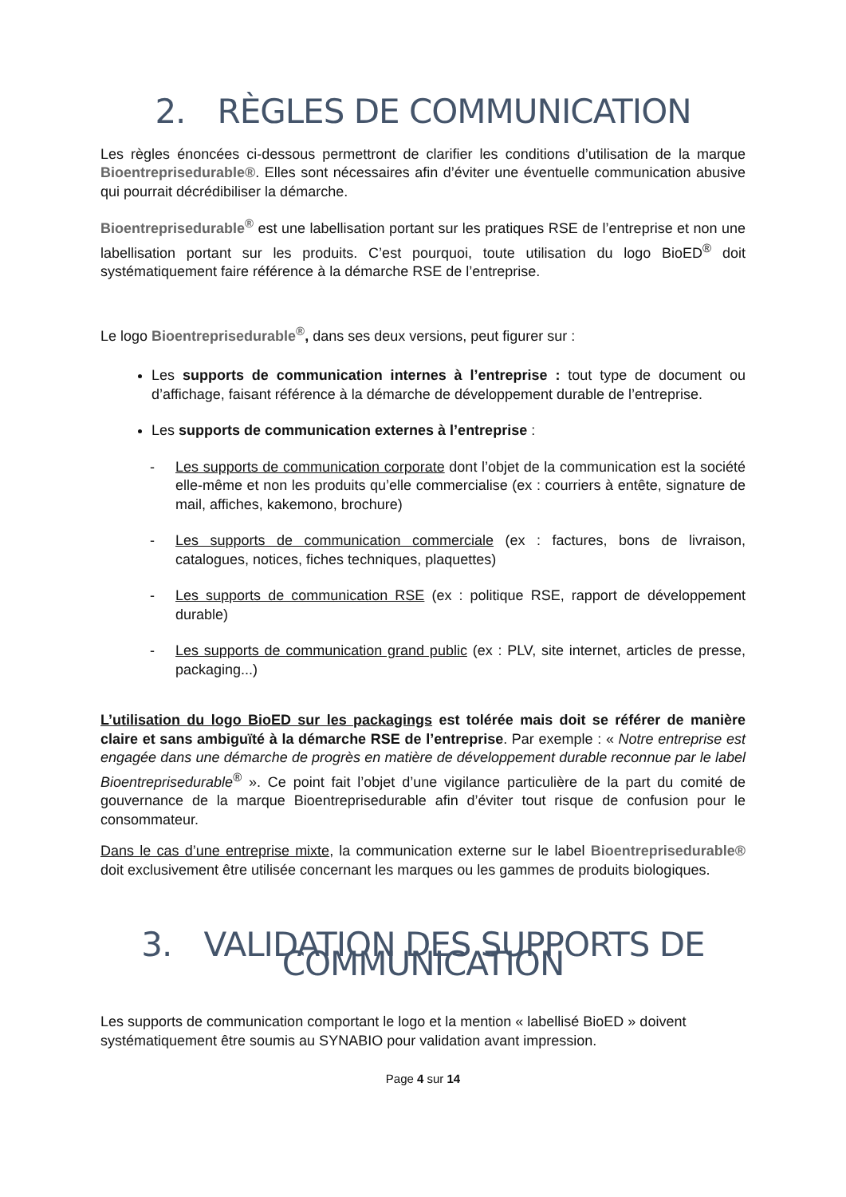2. RÈGLES DE COMMUNICATION
Les règles énoncées ci-dessous permettront de clarifier les conditions d’utilisation de la marque Bioentreprisedurable®. Elles sont nécessaires afin d’éviter une éventuelle communication abusive qui pourrait décrédibiliser la démarche.
Bioentreprisedurable<sup>®</sup> est une labellisation portant sur les pratiques RSE de l’entreprise et non une labellisation portant sur les produits. C’est pourquoi, toute utilisation du logo BioED<sup>®</sup> doit systématiquement faire référence à la démarche RSE de l’entreprise.
Le logo Bioentreprisedurable<sup>®</sup>, dans ses deux versions, peut figurer sur :
Les supports de communication internes à l’entreprise : tout type de document ou d’affichage, faisant référence à la démarche de développement durable de l’entreprise.
Les supports de communication externes à l’entreprise :
- Les supports de communication corporate dont l’objet de la communication est la société elle-même et non les produits qu’elle commercialise (ex : courriers à entête, signature de mail, affiches, kakemono, brochure)
- Les supports de communication commerciale (ex : factures, bons de livraison, catalogues, notices, fiches techniques, plaquettes)
- Les supports de communication RSE (ex : politique RSE, rapport de développement durable)
- Les supports de communication grand public (ex : PLV, site internet, articles de presse, packaging...)
L’utilisation du logo BioED sur les packagings est tolérée mais doit se référer de manière claire et sans ambiguïté à la démarche RSE de l’entreprise. Par exemple : « Notre entreprise est engagée dans une démarche de progrès en matière de développement durable reconnue par le label Bioentreprisedurable<sup>®</sup> ». Ce point fait l’objet d’une vigilance particulière de la part du comité de gouvernance de la marque Bioentreprisedurable afin d’éviter tout risque de confusion pour le consommateur.
Dans le cas d’une entreprise mixte, la communication externe sur le label Bioentreprisedurable® doit exclusivement être utilisée concernant les marques ou les gammes de produits biologiques.
3. VALIDATION DES SUPPORTS DE COMMUNICATION
Les supports de communication comportant le logo et la mention « labellisé BioED » doivent systématiquement être soumis au SYNABIO pour validation avant impression.
Page 4 sur 14